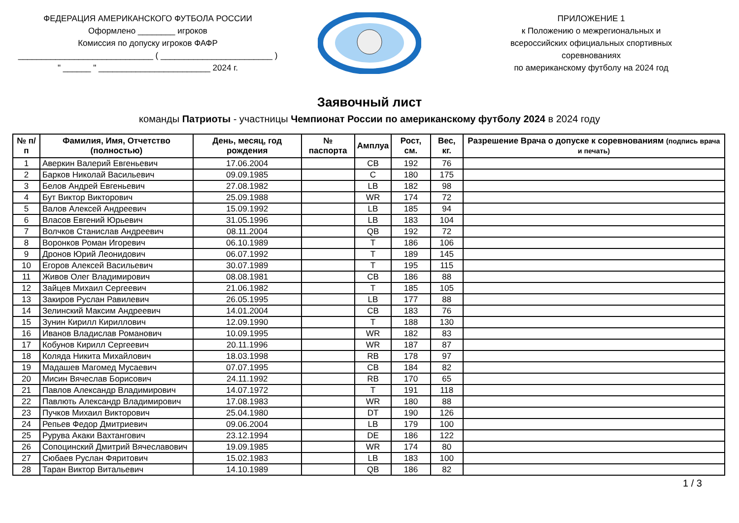ФЕДЕРАЦИЯ АМЕРИКАНСКОГО ФУТБОЛА РОССИИ
Оформлено ________ игроков
Комиссия по допуску игроков ФАФР
_____________________________ ( ________________________ )
" ______ " ________________________ 2024 г.
ПРИЛОЖЕНИЕ 1
к Положению о межрегиональных и
всероссийских официальных спортивных
соревнованиях
по американскому футболу на 2024 год
Заявочный лист
команды Патриоты - участницы Чемпионат России по американскому футболу 2024 в 2024 году
| № п/п | Фамилия, Имя, Отчетство (полностью) | День, месяц, год рождения | № паспорта | Амплуа | Рост, см. | Вес, кг. | Разрешение Врача о допуске к соревнованиям (подпись врача и печать) |
| --- | --- | --- | --- | --- | --- | --- | --- |
| 1 | Аверкин Валерий Евгеньевич | 17.06.2004 | | CB | 192 | 76 | |
| 2 | Барков Николай Васильевич | 09.09.1985 | | C | 180 | 175 | |
| 3 | Белов Андрей Евгеньевич | 27.08.1982 | | LB | 182 | 98 | |
| 4 | Бут Виктор Викторович | 25.09.1988 | | WR | 174 | 72 | |
| 5 | Валов Алексей Андреевич | 15.09.1992 | | LB | 185 | 94 | |
| 6 | Власов Евгений Юрьевич | 31.05.1996 | | LB | 183 | 104 | |
| 7 | Волчков Станислав Андреевич | 08.11.2004 | | QB | 192 | 72 | |
| 8 | Воронков Роман Игоревич | 06.10.1989 | | T | 186 | 106 | |
| 9 | Дронов Юрий Леонидович | 06.07.1992 | | T | 189 | 145 | |
| 10 | Егоров Алексей Васильевич | 30.07.1989 | | T | 195 | 115 | |
| 11 | Живов Олег Владимирович | 08.08.1981 | | CB | 186 | 88 | |
| 12 | Зайцев Михаил Сергеевич | 21.06.1982 | | T | 185 | 105 | |
| 13 | Закиров Руслан Равилевич | 26.05.1995 | | LB | 177 | 88 | |
| 14 | Зелинский Максим Андреевич | 14.01.2004 | | CB | 183 | 76 | |
| 15 | Зунин Кирилл Кириллович | 12.09.1990 | | T | 188 | 130 | |
| 16 | Иванов Владислав Романович | 10.09.1995 | | WR | 182 | 83 | |
| 17 | Кобунов Кирилл Сергеевич | 20.11.1996 | | WR | 187 | 87 | |
| 18 | Коляда Никита Михайлович | 18.03.1998 | | RB | 178 | 97 | |
| 19 | Мадашев Магомед Мусаевич | 07.07.1995 | | CB | 184 | 82 | |
| 20 | Мисин Вячеслав Борисович | 24.11.1992 | | RB | 170 | 65 | |
| 21 | Павлов Александр Владимирович | 14.07.1972 | | T | 191 | 118 | |
| 22 | Павлють Александр Владимирович | 17.08.1983 | | WR | 180 | 88 | |
| 23 | Пучков Михаил Викторович | 25.04.1980 | | DT | 190 | 126 | |
| 24 | Репьев Федор Дмитриевич | 09.06.2004 | | LB | 179 | 100 | |
| 25 | Рурува Акаки Вахтангович | 23.12.1994 | | DE | 186 | 122 | |
| 26 | Сопоцинский Дмитрий Вячеславович | 19.09.1985 | | WR | 174 | 80 | |
| 27 | Сюбаев Руслан Фяритович | 15.02.1983 | | LB | 183 | 100 | |
| 28 | Таран Виктор Витальевич | 14.10.1989 | | QB | 186 | 82 | |
1 / 3